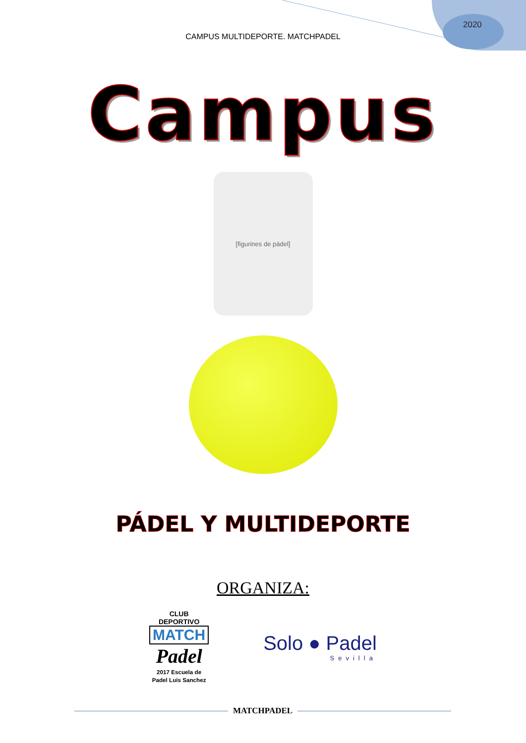2020
CAMPUS MULTIDEPORTE. MATCHPADEL
Campus
[figurines de pádel]
PÁDEL Y MULTIDEPORTE
ORGANIZA:
CLUB DEPORTIVO
MATCH
Padel
2017 Escuela de Padel Luis Sanchez
Solo ● Padel
Sevilla
MATCHPADEL